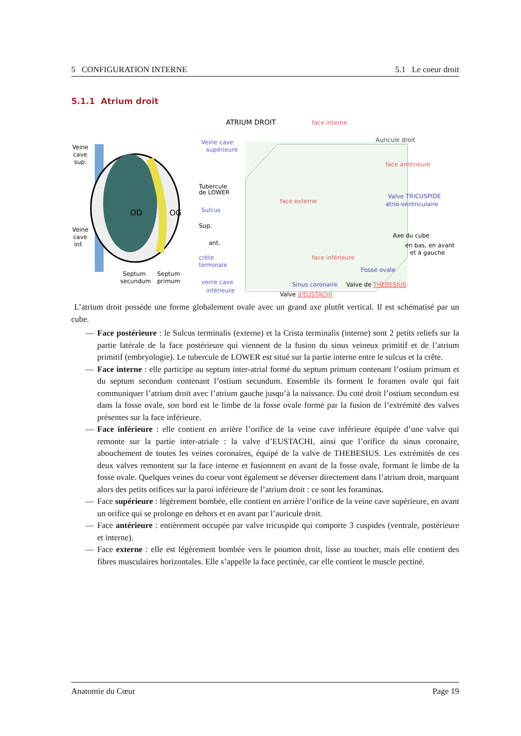5 CONFIGURATION INTERNE 5.1 Le coeur droit
5.1.1 Atrium droit
Veine
cave
sup.
OD
OG
Veine
cave
inf.
Septum
secundum
Septum
primum
ATRIUM DROIT
face interne
Veine cave
supérieure
Auricule droit
face antérieure
Tubercule
de LOWER
face externe
Valve TRICUSPIDE
atrio-ventriculaire
Sulcus
Sup.
ant.
Axe du cube
en bas, en avant
et à gauche
crête
terminale
face inférieure
Fosse ovale
veine cave
inférieure
Sinus coronaire
Valve de THEBESIUS
Valve d'EUSTACHI
L’atrium droit possède une forme globalement ovale avec un grand axe plutôt vertical. Il est schématisé par un cube.
— Face postérieure : le Sulcus terminalis (externe) et la Crista terminalis (interne) sont 2 petits reliefs sur la partie latérale de la face postérieure qui viennent de la fusion du sinus veineux primitif et de l’atrium primitif (embryologie). Le tubercule de LOWER est situé sur la partie interne entre le sulcus et la crête.
— Face interne : elle participe au septum inter-atrial formé du septum primum contenant l’ostium primum et du septum secondum contenant l’ostium secundum. Ensemble ils forment le foramen ovale qui fait communiquer l’atrium droit avec l’atrium gauche jusqu’à la naissance. Du coté droit l’ostium secondum est dans la fosse ovale, son bord est le limbe de la fosse ovale formé par la fusion de l’extrémité des valves présentes sur la face inférieure.
— Face inférieure : elle contient en arrière l’orifice de la veine cave inférieure équipée d’une valve qui remonte sur la partie inter-atriale : la valve d’EUSTACHI, ainsi que l’orifice du sinus coronaire, abouchement de toutes les veines coronaires, équipé de la valve de THEBESIUS. Les extrémités de ces deux valves remontent sur la face interne et fusionnent en avant de la fosse ovale, formant le limbe de la fosse ovale. Quelques veines du coeur vont également se déverser directement dans l’atrium droit, marquant alors des petits orifices sur la paroi inférieure de l’atrium droit : ce sont les foraminas.
— Face supérieure : légèrement bombée, elle contient en arrière l’orifice de la veine cave supérieure, en avant un orifice qui se prolonge en dehors et en avant par l’auricule droit.
— Face antérieure : entièrement occupée par valve tricuspide qui comporte 3 cuspides (ventrale, postérieure et interne).
— Face externe : elle est légèrement bombée vers le poumon droit, lisse au toucher, mais elle contient des fibres musculaires horizontales. Elle s’appelle la face pectinée, car elle contient le muscle pectiné.
Anatomie du Cœur Page 19